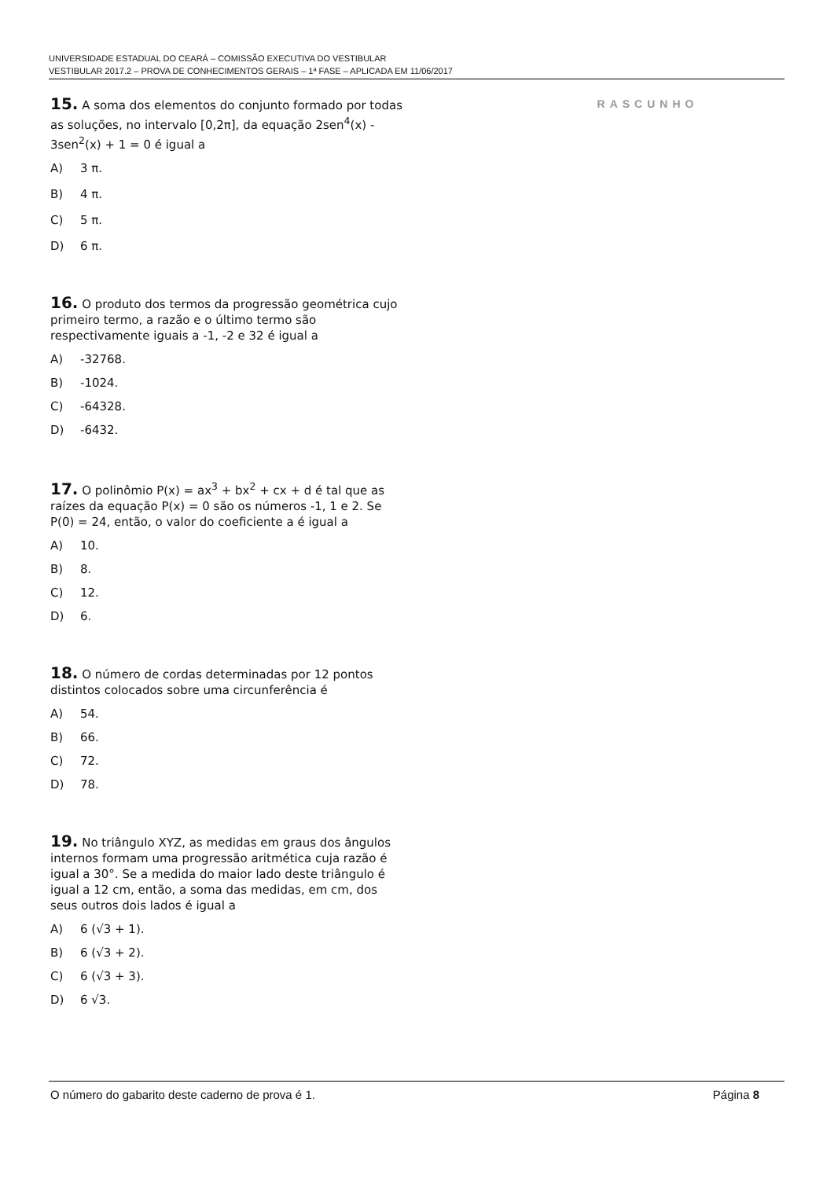UNIVERSIDADE ESTADUAL DO CEARÁ – COMISSÃO EXECUTIVA DO VESTIBULAR
VESTIBULAR 2017.2 – PROVA DE CONHECIMENTOS GERAIS – 1ª FASE – APLICADA EM 11/06/2017
15. A soma dos elementos do conjunto formado por todas as soluções, no intervalo [0,2π], da equação 2sen<sup>4</sup>(x) - 3sen<sup>2</sup>(x) + 1 = 0 é igual a
A) 3 π.
B) 4 π.
C) 5 π.
D) 6 π.
16. O produto dos termos da progressão geométrica cujo primeiro termo, a razão e o último termo são respectivamente iguais a -1, -2 e 32 é igual a
A) -32768.
B) -1024.
C) -64328.
D) -6432.
17. O polinômio P(x) = ax<sup>3</sup> + bx<sup>2</sup> + cx + d é tal que as raízes da equação P(x) = 0 são os números -1, 1 e 2. Se P(0) = 24, então, o valor do coeficiente a é igual a
A) 10.
B) 8.
C) 12.
D) 6.
18. O número de cordas determinadas por 12 pontos distintos colocados sobre uma circunferência é
A) 54.
B) 66.
C) 72.
D) 78.
19. No triângulo XYZ, as medidas em graus dos ângulos internos formam uma progressão aritmética cuja razão é igual a 30°. Se a medida do maior lado deste triângulo é igual a 12 cm, então, a soma das medidas, em cm, dos seus outros dois lados é igual a
A) 6 (√3 + 1).
B) 6 (√3 + 2).
C) 6 (√3 + 3).
D) 6 √3.
RASCUNHO
O número do gabarito deste caderno de prova é 1. Página 8